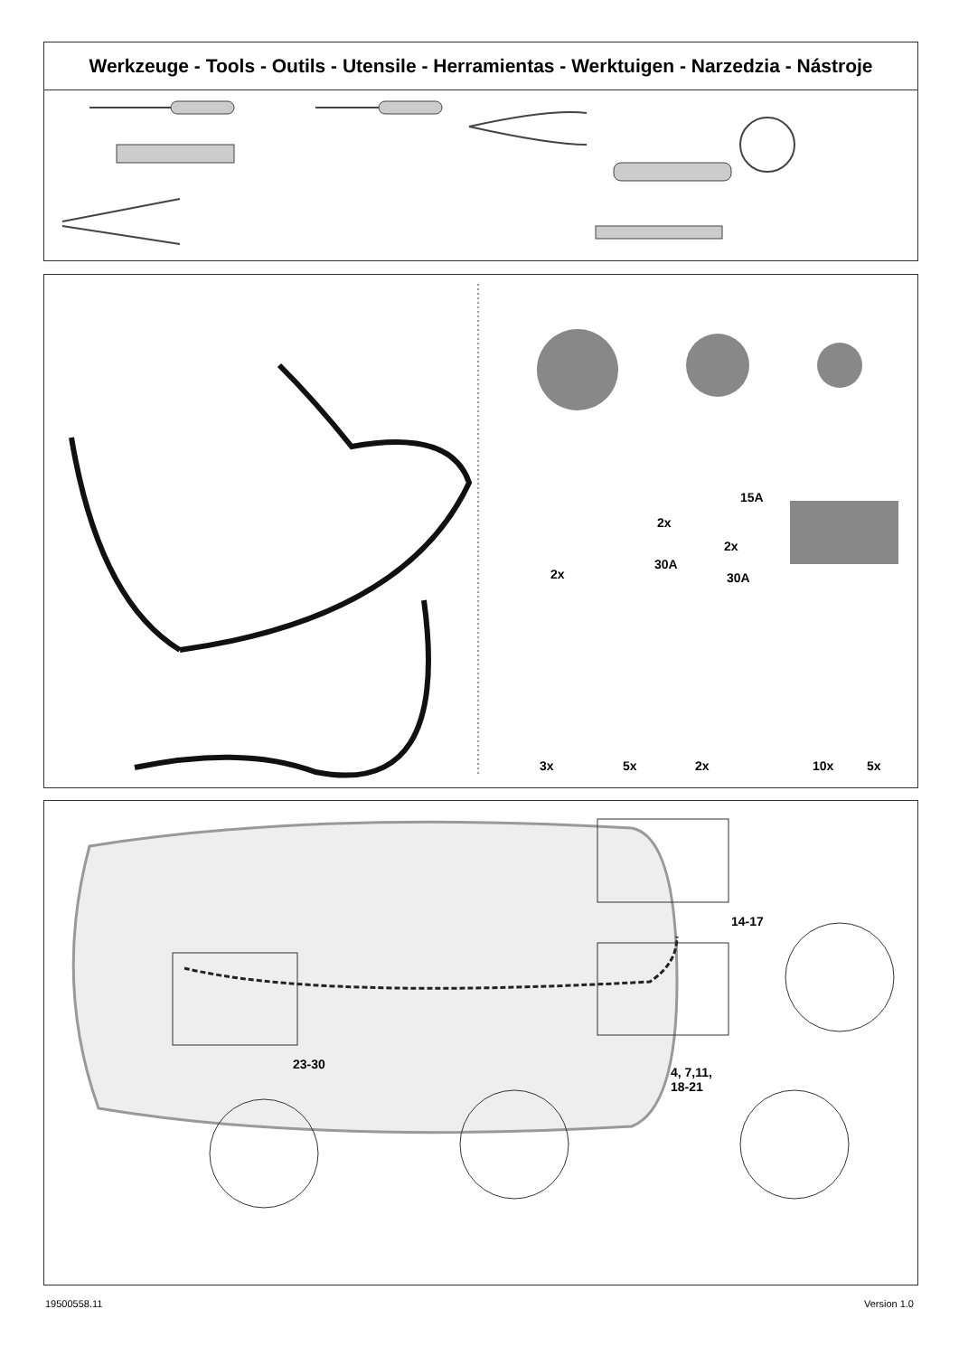Werkzeuge - Tools - Outils - Utensile - Herramientas - Werktuigen - Narzedzia - Nástroje
2x
15A
2x
2x
30A
30A
3x 5x 2x 10x 5x
23-30
14-17
4, 7,11,
18-21
19500558.11 Version 1.0